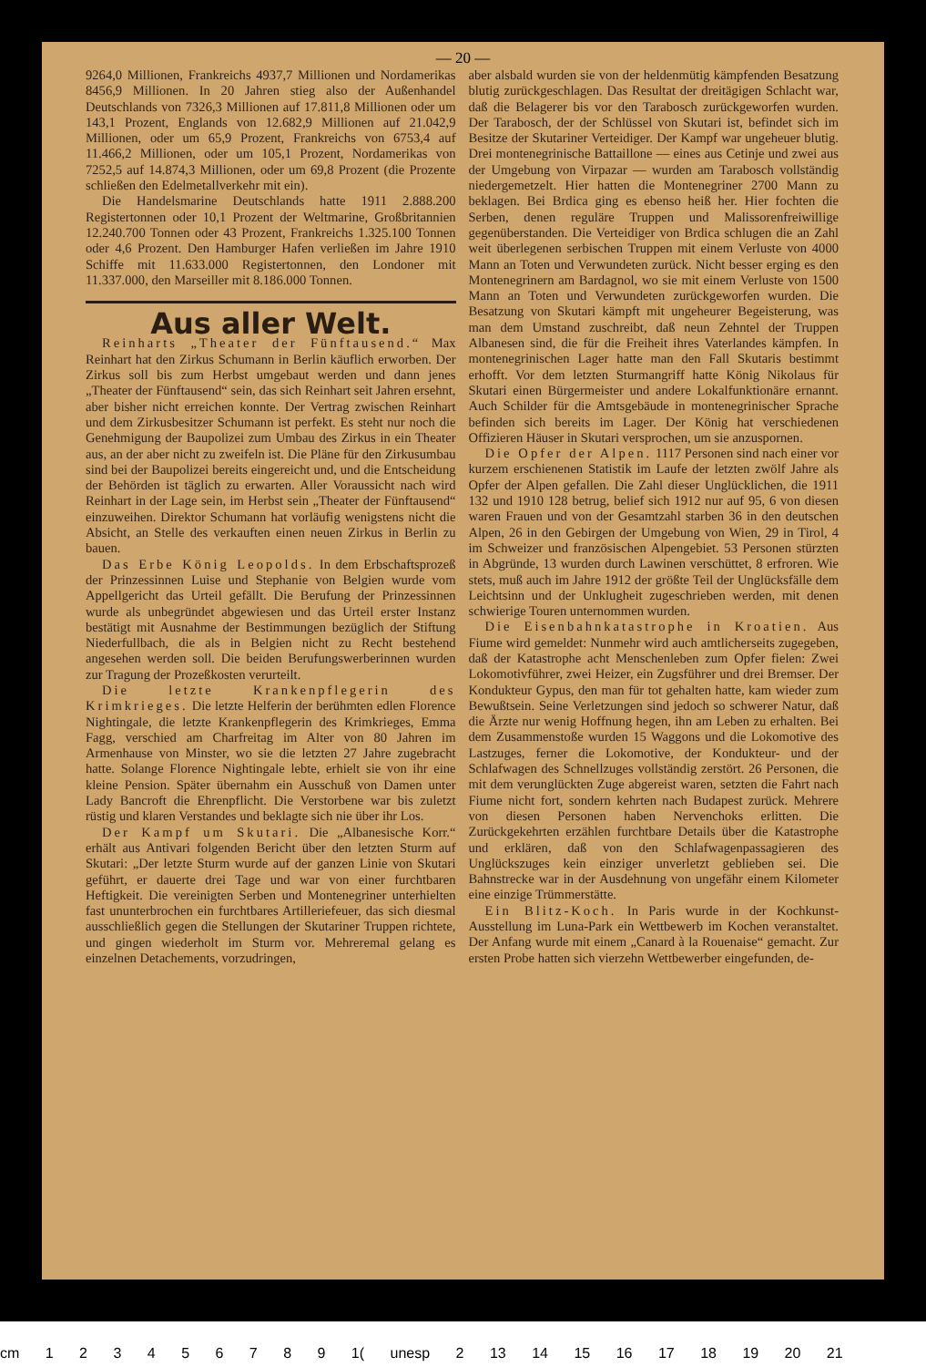— 20 —
9264,0 Millionen, Frankreichs 4937,7 Millionen und Nordamerikas 8456,9 Millionen. In 20 Jahren stieg also der Außenhandel Deutschlands von 7326,3 Millionen auf 17.811,8 Millionen oder um 143,1 Prozent, Englands von 12.682,9 Millionen auf 21.042,9 Millionen, oder um 65,9 Prozent, Frankreichs von 6753,4 auf 11.466,2 Millionen, oder um 105,1 Prozent, Nordamerikas von 7252,5 auf 14.874,3 Millionen, oder um 69,8 Prozent (die Prozente schließen den Edelmetallverkehr mit ein).
Die Handelsmarine Deutschlands hatte 1911 2.888.200 Registertonnen oder 10,1 Prozent der Weltmarine, Großbritannien 12.240.700 Tonnen oder 43 Prozent, Frankreichs 1.325.100 Tonnen oder 4,6 Prozent. Den Hamburger Hafen verließen im Jahre 1910 Schiffe mit 11.633.000 Registertonnen, den Londoner mit 11.337.000, den Marseiller mit 8.186.000 Tonnen.
Aus aller Welt.
Reinharts „Theater der Fünftausend.“ Max Reinhart hat den Zirkus Schumann in Berlin käuflich erworben. Der Zirkus soll bis zum Herbst umgebaut werden und dann jenes „Theater der Fünftausend“ sein, das sich Reinhart seit Jahren ersehnt, aber bisher nicht erreichen konnte. Der Vertrag zwischen Reinhart und dem Zirkusbesitzer Schumann ist perfekt. Es steht nur noch die Genehmigung der Baupolizei zum Umbau des Zirkus in ein Theater aus, an der aber nicht zu zweifeln ist. Die Pläne für den Zirkusumbau sind bei der Baupolizei bereits eingereicht und, und die Entscheidung der Behörden ist täglich zu erwarten. Aller Voraussicht nach wird Reinhart in der Lage sein, im Herbst sein „Theater der Fünftausend“ einzuweihen. Direktor Schumann hat vorläufig wenigstens nicht die Absicht, an Stelle des verkauften einen neuen Zirkus in Berlin zu bauen.
Das Erbe König Leopolds. In dem Erbschaftsprozeß der Prinzessinnen Luise und Stephanie von Belgien wurde vom Appellgericht das Urteil gefällt. Die Berufung der Prinzessinnen wurde als unbegründet abgewiesen und das Urteil erster Instanz bestätigt mit Ausnahme der Bestimmungen bezüglich der Stiftung Niederfullbach, die als in Belgien nicht zu Recht bestehend angesehen werden soll. Die beiden Berufungswerberinnen wurden zur Tragung der Prozeßkosten verurteilt.
Die letzte Krankenpflegerin des Krimkrieges. Die letzte Helferin der berühmten edlen Florence Nightingale, die letzte Krankenpflegerin des Krimkrieges, Emma Fagg, verschied am Charfreitag im Alter von 80 Jahren im Armenhause von Minster, wo sie die letzten 27 Jahre zugebracht hatte. Solange Florence Nightingale lebte, erhielt sie von ihr eine kleine Pension. Später übernahm ein Ausschuß von Damen unter Lady Bancroft die Ehrenpflicht. Die Verstorbene war bis zuletzt rüstig und klaren Verstandes und beklagte sich nie über ihr Los.
Der Kampf um Skutari. Die „Albanesische Korr.“ erhält aus Antivari folgenden Bericht über den letzten Sturm auf Skutari: „Der letzte Sturm wurde auf der ganzen Linie von Skutari geführt, er dauerte drei Tage und war von einer furchtbaren Heftigkeit. Die vereinigten Serben und Montenegriner unterhielten fast ununterbrochen ein furchtbares Artilleriefeuer, das sich diesmal ausschließlich gegen die Stellungen der Skutariner Truppen richtete, und gingen wiederholt im Sturm vor. Mehreremal gelang es einzelnen Detachements, vorzudringen,
aber alsbald wurden sie von der heldenmütig kämpfenden Besatzung blutig zurückgeschlagen. Das Resultat der dreitägigen Schlacht war, daß die Belagerer bis vor den Tarabosch zurückgeworfen wurden. Der Tarabosch, der der Schlüssel von Skutari ist, befindet sich im Besitze der Skutariner Verteidiger. Der Kampf war ungeheuer blutig. Drei montenegrinische Battaillone — eines aus Cetinje und zwei aus der Umgebung von Virpazar — wurden am Tarabosch vollständig niedergemetzelt. Hier hatten die Montenegriner 2700 Mann zu beklagen. Bei Brdica ging es ebenso heiß her. Hier fochten die Serben, denen reguläre Truppen und Malissorenfreiwillige gegenüberstanden. Die Verteidiger von Brdica schlugen die an Zahl weit überlegenen serbischen Truppen mit einem Verluste von 4000 Mann an Toten und Verwundeten zurück. Nicht besser erging es den Montenegrinern am Bardagnol, wo sie mit einem Verluste von 1500 Mann an Toten und Verwundeten zurückgeworfen wurden. Die Besatzung von Skutari kämpft mit ungeheurer Begeisterung, was man dem Umstand zuschreibt, daß neun Zehntel der Truppen Albanesen sind, die für die Freiheit ihres Vaterlandes kämpfen. In montenegrinischen Lager hatte man den Fall Skutaris bestimmt erhofft. Vor dem letzten Sturmangriff hatte König Nikolaus für Skutari einen Bürgermeister und andere Lokalfunktionäre ernannt. Auch Schilder für die Amtsgebäude in montenegrinischer Sprache befinden sich bereits im Lager. Der König hat verschiedenen Offizieren Häuser in Skutari versprochen, um sie anzuspornen.
Die Opfer der Alpen. 1117 Personen sind nach einer vor kurzem erschienenen Statistik im Laufe der letzten zwölf Jahre als Opfer der Alpen gefallen. Die Zahl dieser Unglücklichen, die 1911 132 und 1910 128 betrug, belief sich 1912 nur auf 95, 6 von diesen waren Frauen und von der Gesamtzahl starben 36 in den deutschen Alpen, 26 in den Gebirgen der Umgebung von Wien, 29 in Tirol, 4 im Schweizer und französischen Alpengebiet. 53 Personen stürzten in Abgründe, 13 wurden durch Lawinen verschüttet, 8 erfroren. Wie stets, muß auch im Jahre 1912 der größte Teil der Unglücksfälle dem Leichtsinn und der Unklugheit zugeschrieben werden, mit denen schwierige Touren unternommen wurden.
Die Eisenbahnkatastrophe in Kroatien. Aus Fiume wird gemeldet: Nunmehr wird auch amtlicherseits zugegeben, daß der Katastrophe acht Menschenleben zum Opfer fielen: Zwei Lokomotivführer, zwei Heizer, ein Zugsführer und drei Bremser. Der Kondukteur Gypus, den man für tot gehalten hatte, kam wieder zum Bewußtsein. Seine Verletzungen sind jedoch so schwerer Natur, daß die Ärzte nur wenig Hoffnung hegen, ihn am Leben zu erhalten. Bei dem Zusammenstoße wurden 15 Waggons und die Lokomotive des Lastzuges, ferner die Lokomotive, der Kondukteur- und der Schlafwagen des Schnellzuges vollständig zerstört. 26 Personen, die mit dem verunglückten Zuge abgereist waren, setzten die Fahrt nach Fiume nicht fort, sondern kehrten nach Budapest zurück. Mehrere von diesen Personen haben Nervenchoks erlitten. Die Zurückgekehrten erzählen furchtbare Details über die Katastrophe und erklären, daß von den Schlafwagenpassagieren des Unglückszuges kein einziger unverletzt geblieben sei. Die Bahnstrecke war in der Ausdehnung von ungefähr einem Kilometer eine einzige Trümmerstätte.
Ein Blitz-Koch. In Paris wurde in der Kochkunst-Ausstellung im Luna-Park ein Wettbewerb im Kochen veranstaltet. Der Anfang wurde mit einem „Canard à la Rouenaise“ gemacht. Zur ersten Probe hatten sich vierzehn Wettbewerber eingefunden, de-
cm 1 2 3 4 5 6 7 8 9 1( unesp 2 13 14 15 16 17 18 19 20 21